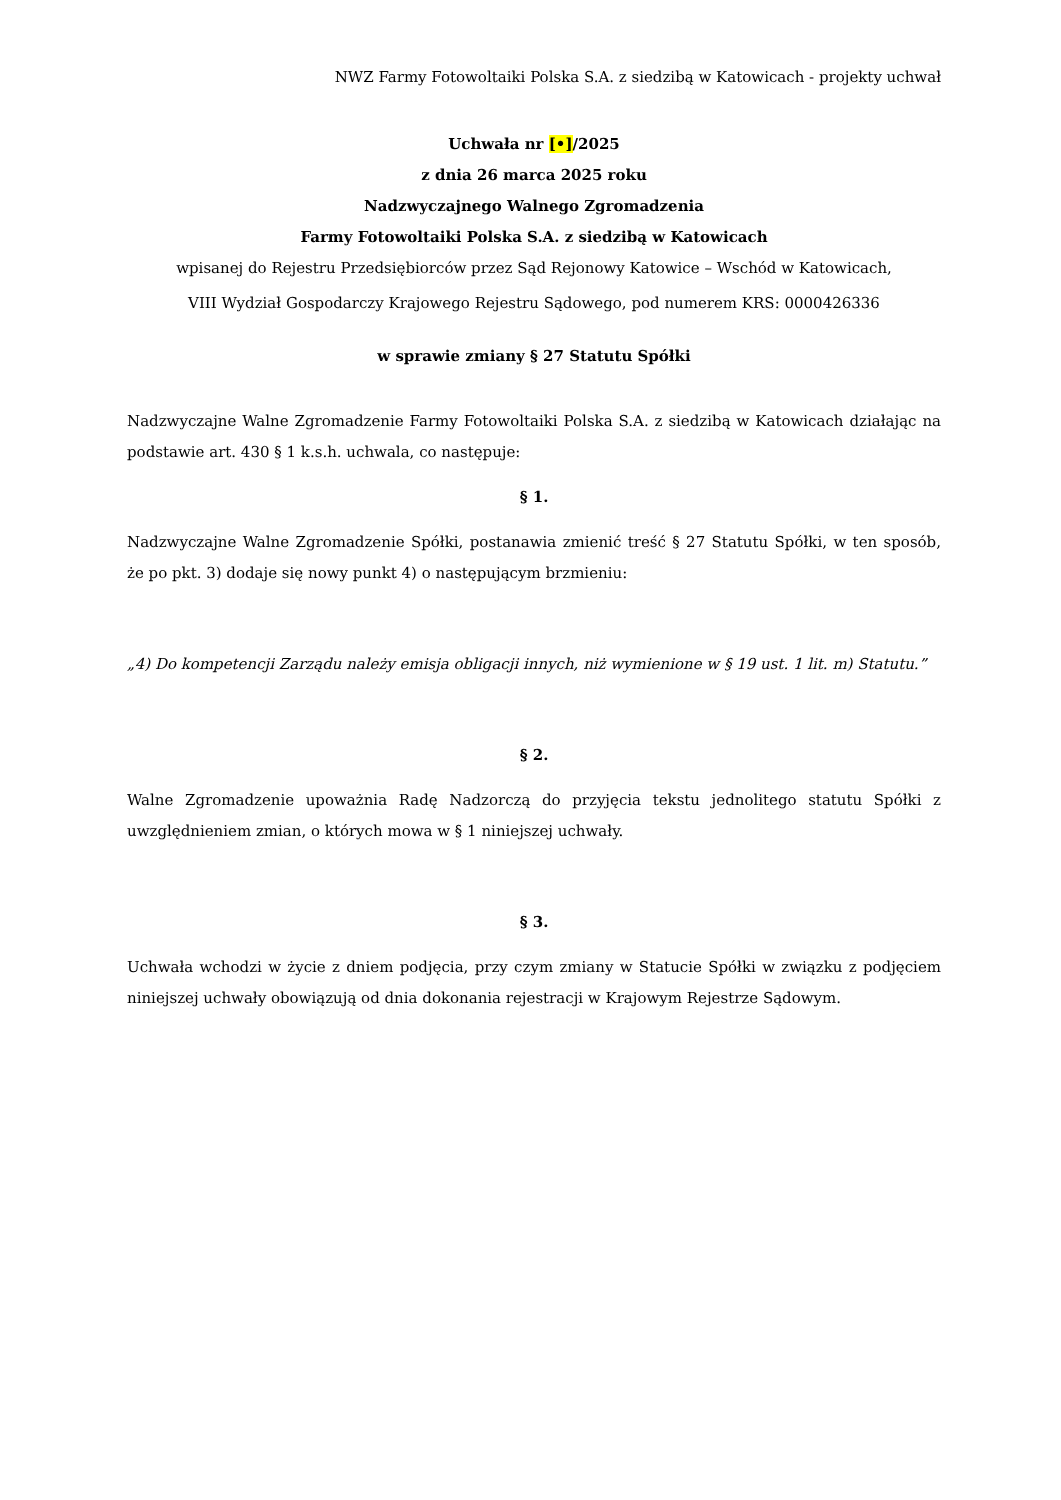NWZ Farmy Fotowoltaiki Polska S.A. z siedzibą w Katowicach - projekty uchwał
Uchwała nr [•]/2025
z dnia 26 marca 2025 roku
Nadzwyczajnego Walnego Zgromadzenia
Farmy Fotowoltaiki Polska S.A. z siedzibą w Katowicach
wpisanej do Rejestru Przedsiębiorców przez Sąd Rejonowy Katowice – Wschód w Katowicach,
VIII Wydział Gospodarczy Krajowego Rejestru Sądowego, pod numerem KRS: 0000426336
w sprawie zmiany § 27 Statutu Spółki
Nadzwyczajne Walne Zgromadzenie Farmy Fotowoltaiki Polska S.A. z siedzibą w Katowicach działając na podstawie art. 430 § 1 k.s.h. uchwala, co następuje:
§ 1.
Nadzwyczajne Walne Zgromadzenie Spółki, postanawia zmienić treść § 27 Statutu Spółki, w ten sposób, że po pkt. 3) dodaje się nowy punkt 4) o następującym brzmieniu:
„4) Do kompetencji Zarządu należy emisja obligacji innych, niż wymienione w § 19 ust. 1 lit. m) Statutu.”
§ 2.
Walne Zgromadzenie upoważnia Radę Nadzorczą do przyjęcia tekstu jednolitego statutu Spółki z uwzględnieniem zmian, o których mowa w § 1 niniejszej uchwały.
§ 3.
Uchwała wchodzi w życie z dniem podjęcia, przy czym zmiany w Statucie Spółki w związku z podjęciem niniejszej uchwały obowiązują od dnia dokonania rejestracji w Krajowym Rejestrze Sądowym.